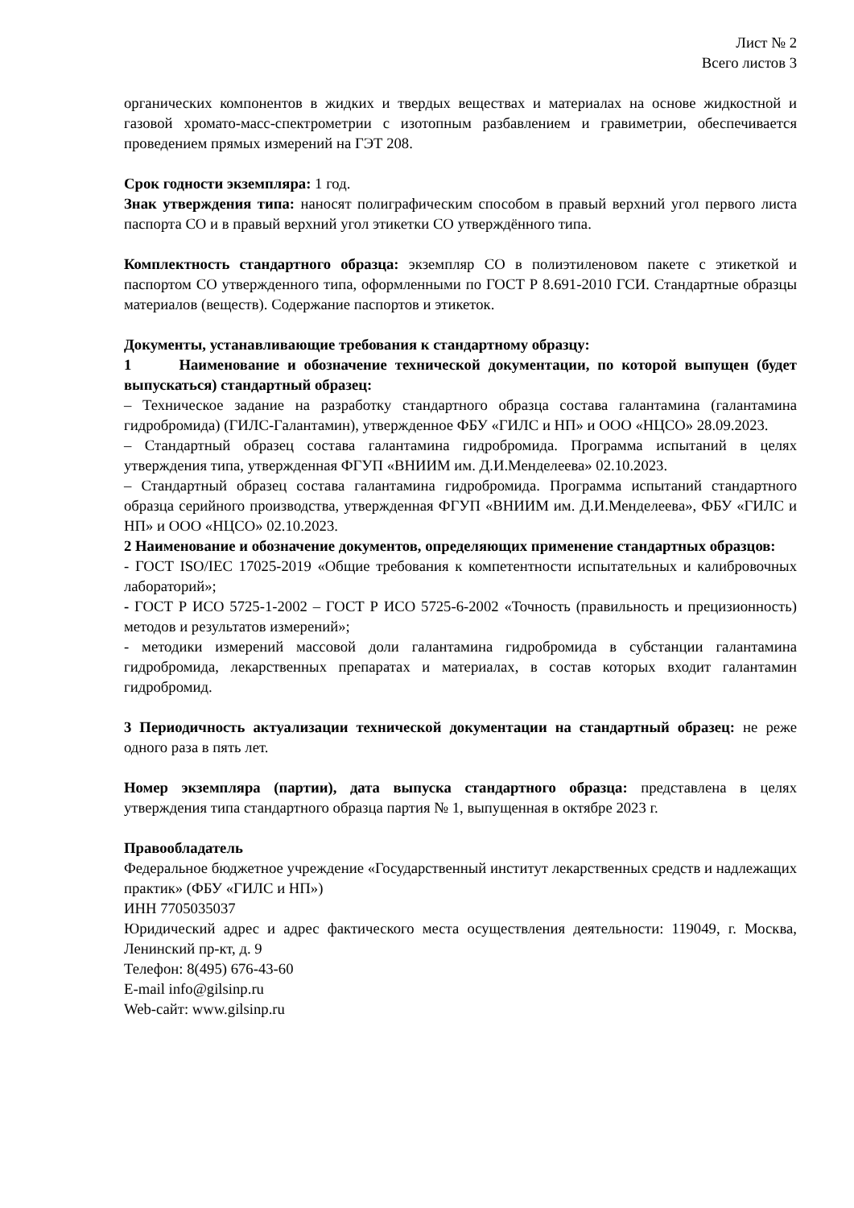Лист № 2
Всего листов 3
органических компонентов в жидких и твердых веществах и материалах на основе жидкостной и газовой хромато-масс-спектрометрии с изотопным разбавлением и гравиметрии, обеспечивается проведением прямых измерений на ГЭТ 208.
Срок годности экземпляра: 1 год.
Знак утверждения типа: наносят полиграфическим способом в правый верхний угол первого листа паспорта СО и в правый верхний угол этикетки СО утверждённого типа.
Комплектность стандартного образца: экземпляр СО в полиэтиленовом пакете с этикеткой и паспортом СО утвержденного типа, оформленными по ГОСТ Р 8.691-2010 ГСИ. Стандартные образцы материалов (веществ). Содержание паспортов и этикеток.
Документы, устанавливающие требования к стандартному образцу:
1 Наименование и обозначение технической документации, по которой выпущен (будет выпускаться) стандартный образец:
– Техническое задание на разработку стандартного образца состава галантамина (галантамина гидробромида) (ГИЛС-Галантамин), утвержденное ФБУ «ГИЛС и НП» и ООО «НЦСО» 28.09.2023.
– Стандартный образец состава галантамина гидробромида. Программа испытаний в целях утверждения типа, утвержденная ФГУП «ВНИИМ им. Д.И.Менделеева» 02.10.2023.
– Стандартный образец состава галантамина гидробромида. Программа испытаний стандартного образца серийного производства, утвержденная ФГУП «ВНИИМ им. Д.И.Менделеева», ФБУ «ГИЛС и НП» и ООО «НЦСО» 02.10.2023.
2 Наименование и обозначение документов, определяющих применение стандартных образцов:
- ГОСТ ISO/IEC 17025-2019 «Общие требования к компетентности испытательных и калибровочных лабораторий»;
- ГОСТ Р ИСО 5725-1-2002 – ГОСТ Р ИСО 5725-6-2002 «Точность (правильность и прецизионность) методов и результатов измерений»;
- методики измерений массовой доли галантамина гидробромида в субстанции галантамина гидробромида, лекарственных препаратах и материалах, в состав которых входит галантамин гидробромид.
3 Периодичность актуализации технической документации на стандартный образец: не реже одного раза в пять лет.
Номер экземпляра (партии), дата выпуска стандартного образца: представлена в целях утверждения типа стандартного образца партия № 1, выпущенная в октябре 2023 г.
Правообладатель
Федеральное бюджетное учреждение «Государственный институт лекарственных средств и надлежащих практик» (ФБУ «ГИЛС и НП»)
ИНН 7705035037
Юридический адрес и адрес фактического места осуществления деятельности: 119049, г. Москва, Ленинский пр-кт, д. 9
Телефон: 8(495) 676-43-60
E-mail info@gilsinp.ru
Web-сайт: www.gilsinp.ru